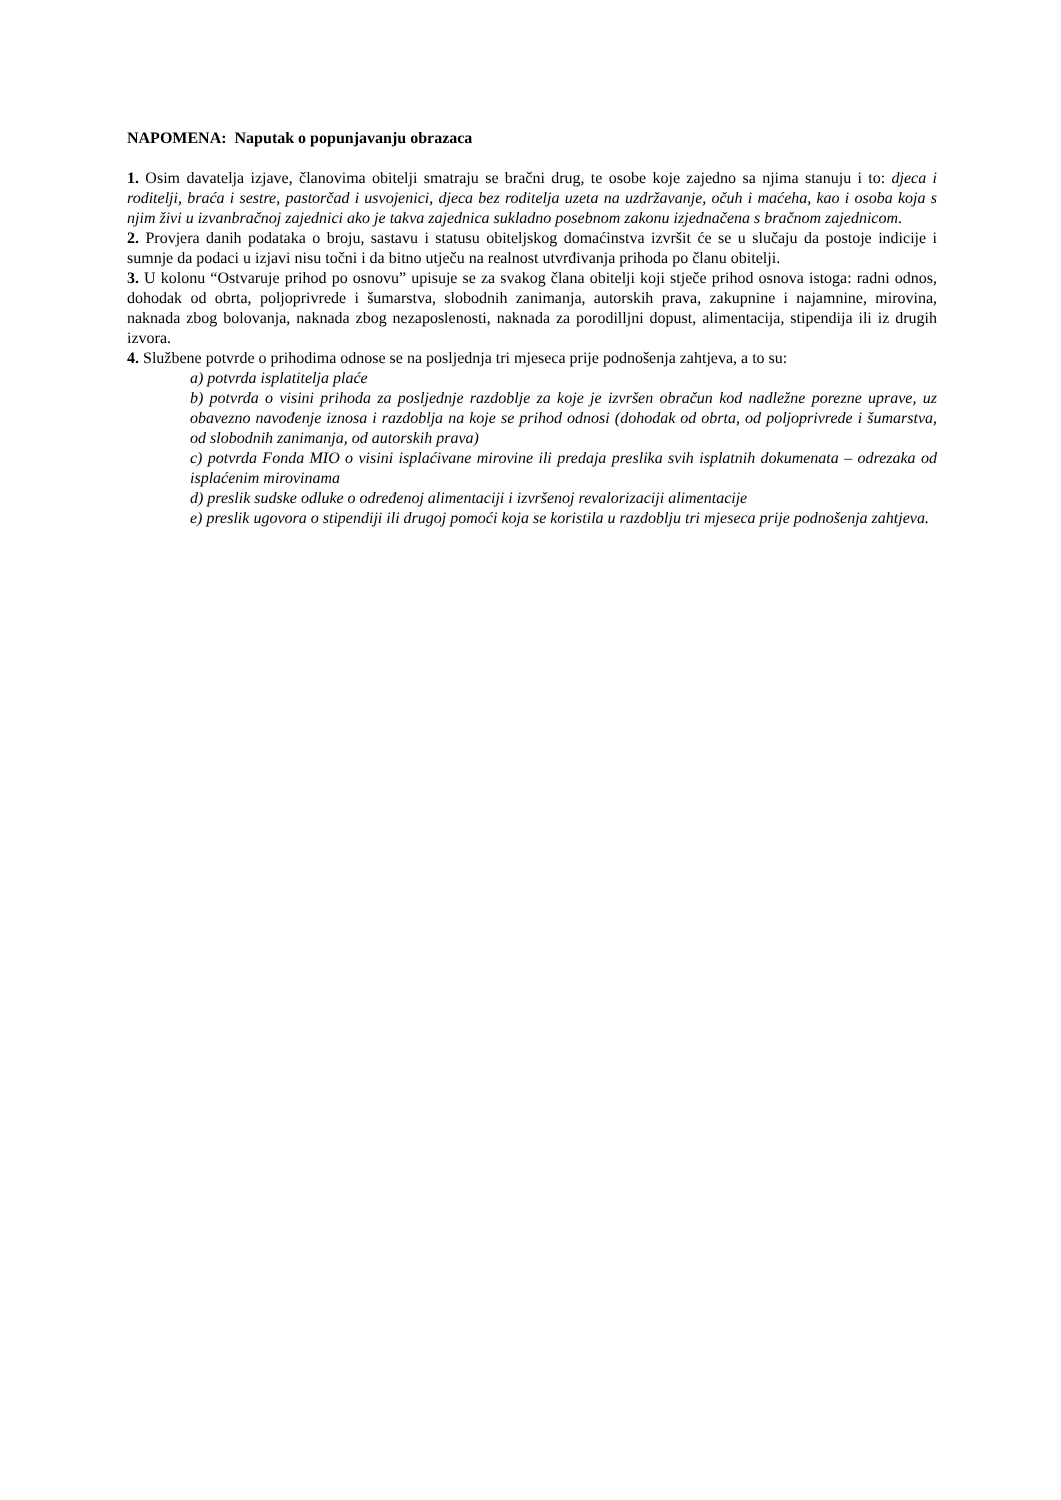NAPOMENA: Naputak o popunjavanju obrazaca
1. Osim davatelja izjave, članovima obitelji smatraju se bračni drug, te osobe koje zajedno sa njima stanuju i to: djeca i roditelji, braća i sestre, pastorčad i usvojenici, djeca bez roditelja uzeta na uzdržavanje, očuh i maćeha, kao i osoba koja s njim živi u izvanbračnoj zajednici ako je takva zajednica sukladno posebnom zakonu izjednačena s bračnom zajednicom.
2. Provjera danih podataka o broju, sastavu i statusu obiteljskog domaćinstva izvršit će se u slučaju da postoje indicije i sumnje da podaci u izjavi nisu točni i da bitno utječu na realnost utvrđivanja prihoda po članu obitelji.
3. U kolonu “Ostvaruje prihod po osnovu” upisuje se za svakog člana obitelji koji stječe prihod osnova istoga: radni odnos, dohodak od obrta, poljoprivrede i šumarstva, slobodnih zanimanja, autorskih prava, zakupnine i najamnine, mirovina, naknada zbog bolovanja, naknada zbog nezaposlenosti, naknada za porodilljni dopust, alimentacija, stipendija ili iz drugih izvora.
4. Službene potvrde o prihodima odnose se na posljednja tri mjeseca prije podnošenja zahtjeva, a to su:
a) potvrda isplatitelja plaće
b) potvrda o visini prihoda za posljednje razdoblje za koje je izvršen obračun kod nadležne porezne uprave, uz obavezno navođenje iznosa i razdoblja na koje se prihod odnosi (dohodak od obrta, od poljoprivrede i šumarstva, od slobodnih zanimanja, od autorskih prava)
c) potvrda Fonda MIO o visini isplaćivane mirovine ili predaja preslika svih isplatnih dokumenata – odrezaka od isplaćenim mirovinama
d) preslik sudske odluke o određenoj alimentaciji i izvršenoj revalorizaciji alimentacije
e) preslik ugovora o stipendiji ili drugoj pomoći koja se koristila u razdoblju tri mjeseca prije podnošenja zahtjeva.